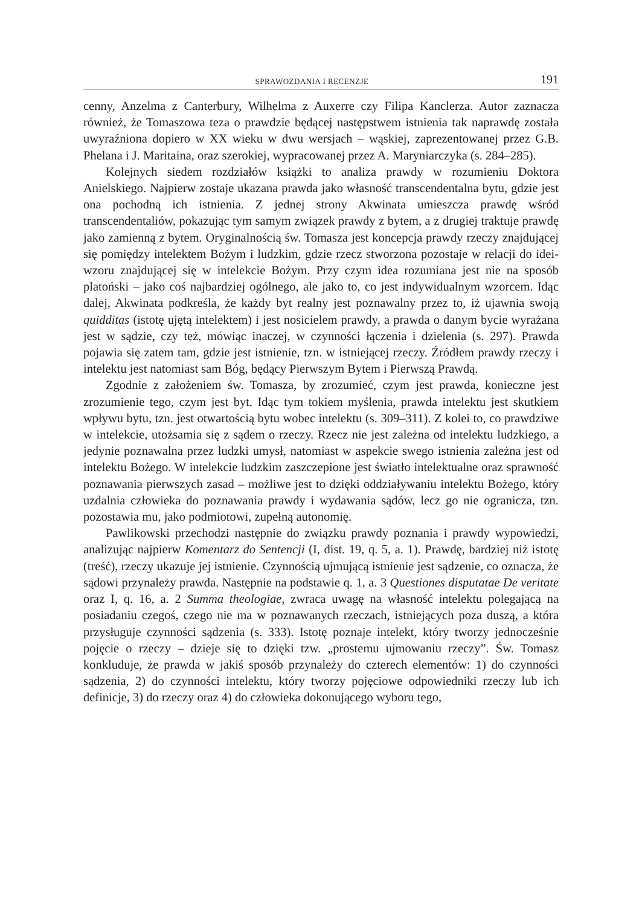SPRAWOZDANIA I RECENZJE 191
cenny, Anzelma z Canterbury, Wilhelma z Auxerre czy Filipa Kanclerza. Autor zaznacza również, że Tomaszowa teza o prawdzie będącej następstwem istnienia tak naprawdę została uwyraźniona dopiero w XX wieku w dwu wersjach – wąskiej, zaprezentowanej przez G.B. Phelana i J. Maritaina, oraz szerokiej, wypracowanej przez A. Maryniarczyka (s. 284–285).
Kolejnych siedem rozdziałów książki to analiza prawdy w rozumieniu Doktora Anielskiego. Najpierw zostaje ukazana prawda jako własność transcendentalna bytu, gdzie jest ona pochodną ich istnienia. Z jednej strony Akwinata umieszcza prawdę wśród transcendentaliów, pokazując tym samym związek prawdy z bytem, a z drugiej traktuje prawdę jako zamienną z bytem. Oryginalnością św. Tomasza jest koncepcja prawdy rzeczy znajdującej się pomiędzy intelektem Bożym i ludzkim, gdzie rzecz stworzona pozostaje w relacji do idei-wzoru znajdującej się w intelekcie Bożym. Przy czym idea rozumiana jest nie na sposób platoński – jako coś najbardziej ogólnego, ale jako to, co jest indywidualnym wzorcem. Idąc dalej, Akwinata podkreśla, że każdy byt realny jest poznawalny przez to, iż ujawnia swoją quidditas (istotę ujętą intelektem) i jest nosicielem prawdy, a prawda o danym bycie wyrażana jest w sądzie, czy też, mówiąc inaczej, w czynności łączenia i dzielenia (s. 297). Prawda pojawia się zatem tam, gdzie jest istnienie, tzn. w istniejącej rzeczy. Źródłem prawdy rzeczy i intelektu jest natomiast sam Bóg, będący Pierwszym Bytem i Pierwszą Prawdą.
Zgodnie z założeniem św. Tomasza, by zrozumieć, czym jest prawda, konieczne jest zrozumienie tego, czym jest byt. Idąc tym tokiem myślenia, prawda intelektu jest skutkiem wpływu bytu, tzn. jest otwartością bytu wobec intelektu (s. 309–311). Z kolei to, co prawdziwe w intelekcie, utożsamia się z sądem o rzeczy. Rzecz nie jest zależna od intelektu ludzkiego, a jedynie poznawalna przez ludzki umysł, natomiast w aspekcie swego istnienia zależna jest od intelektu Bożego. W intelekcie ludzkim zaszczepione jest światło intelektualne oraz sprawność poznawania pierwszych zasad – możliwe jest to dzięki oddziaływaniu intelektu Bożego, który uzdalnia człowieka do poznawania prawdy i wydawania sądów, lecz go nie ogranicza, tzn. pozostawia mu, jako podmiotowi, zupełną autonomię.
Pawlikowski przechodzi następnie do związku prawdy poznania i prawdy wypowiedzi, analizując najpierw Komentarz do Sentencji (I, dist. 19, q. 5, a. 1). Prawdę, bardziej niż istotę (treść), rzeczy ukazuje jej istnienie. Czynnością ujmującą istnienie jest sądzenie, co oznacza, że sądowi przynależy prawda. Następnie na podstawie q. 1, a. 3 Questiones disputatae De veritate oraz I, q. 16, a. 2 Summa theologiae, zwraca uwagę na własność intelektu polegającą na posiadaniu czegoś, czego nie ma w poznawanych rzeczach, istniejących poza duszą, a która przysługuje czynności sądzenia (s. 333). Istotę poznaje intelekt, który tworzy jednocześnie pojęcie o rzeczy – dzieje się to dzięki tzw. „prostemu ujmowaniu rzeczy”. Św. Tomasz konkluduje, że prawda w jakiś sposób przynależy do czterech elementów: 1) do czynności sądzenia, 2) do czynności intelektu, który tworzy pojęciowe odpowiedniki rzeczy lub ich definicje, 3) do rzeczy oraz 4) do człowieka dokonującego wyboru tego,